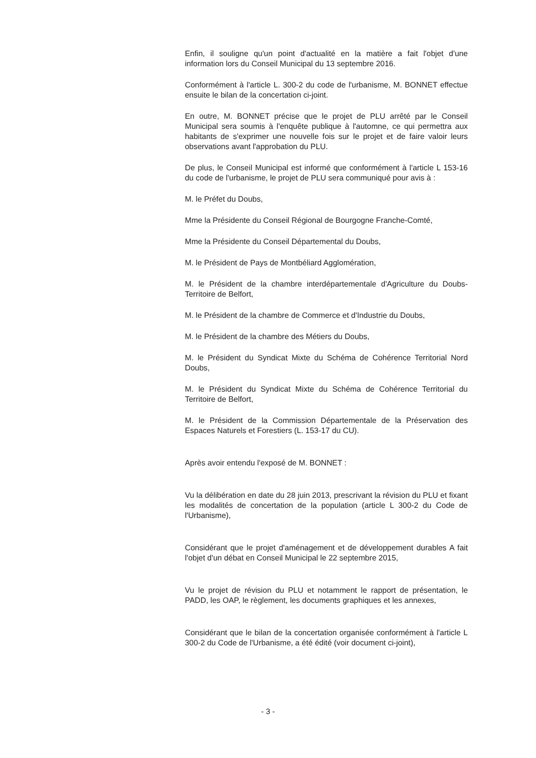Enfin, il souligne qu'un point d'actualité en la matière a fait l'objet d'une information lors du Conseil Municipal du 13 septembre 2016.
Conformément à l'article L. 300-2 du code de l'urbanisme, M. BONNET effectue ensuite le bilan de la concertation ci-joint.
En outre, M. BONNET précise que le projet de PLU arrêté par le Conseil Municipal sera soumis à l'enquête publique à l'automne, ce qui permettra aux habitants de s'exprimer une nouvelle fois sur le projet et de faire valoir leurs observations avant l'approbation du PLU.
De plus, le Conseil Municipal est informé que conformément à l'article L 153-16 du code de l'urbanisme, le projet de PLU sera communiqué pour avis à :
M. le Préfet du Doubs,
Mme la Présidente du Conseil Régional de Bourgogne Franche-Comté,
Mme la Présidente du Conseil Départemental du Doubs,
M. le Président de Pays de Montbéliard Agglomération,
M. le Président de la chambre interdépartementale d'Agriculture du Doubs-Territoire de Belfort,
M. le Président de la chambre de Commerce et d'Industrie du Doubs,
M. le Président de la chambre des Métiers du Doubs,
M. le Président du Syndicat Mixte du Schéma de Cohérence Territorial Nord Doubs,
M. le Président du Syndicat Mixte du Schéma de Cohérence Territorial du Territoire de Belfort,
M. le Président de la Commission Départementale de la Préservation des Espaces Naturels et Forestiers (L. 153-17 du CU).
Après avoir entendu l'exposé de M. BONNET :
Vu la délibération en date du 28 juin 2013, prescrivant la révision du PLU et fixant les modalités de concertation de la population (article L 300-2 du Code de l'Urbanisme),
Considérant que le projet d'aménagement et de développement durables A fait l'objet d'un débat en Conseil Municipal le 22 septembre 2015,
Vu le projet de révision du PLU et notamment le rapport de présentation, le PADD, les OAP, le règlement, les documents graphiques et les annexes,
Considérant que le bilan de la concertation organisée conformément à l'article L 300-2 du Code de l'Urbanisme, a été édité (voir document ci-joint),
- 3 -